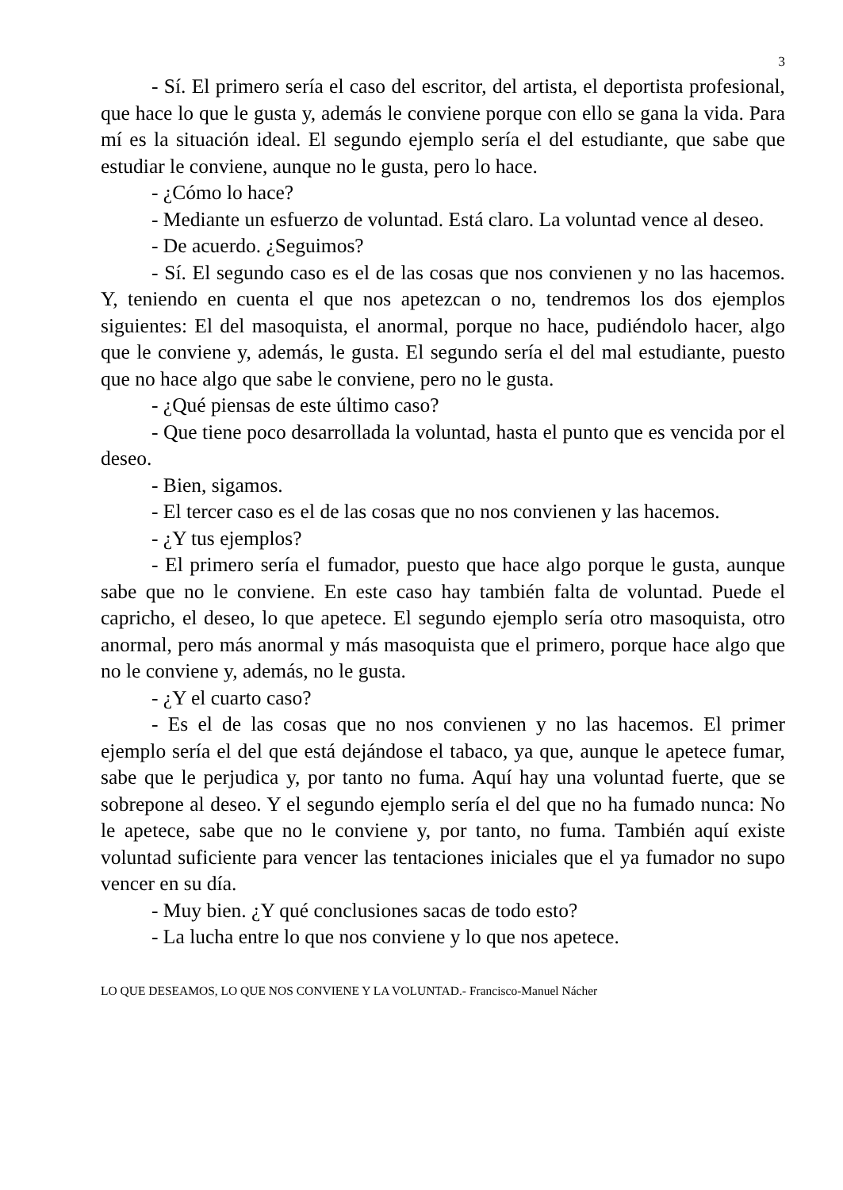3
- Sí. El primero sería el caso del escritor, del artista, el deportista profesional, que hace lo que le gusta y, además le conviene porque con ello se gana la vida. Para mí es la situación ideal. El segundo ejemplo sería el del estudiante, que sabe que estudiar le conviene, aunque no le gusta, pero lo hace.
- ¿Cómo lo hace?
- Mediante un esfuerzo de voluntad. Está claro. La voluntad vence al deseo.
- De acuerdo. ¿Seguimos?
- Sí. El segundo caso es el de las cosas que nos convienen y no las hacemos. Y, teniendo en cuenta el que nos apetezcan o no, tendremos los dos ejemplos siguientes: El del masoquista, el anormal, porque no hace, pudiéndolo hacer, algo que le conviene y, además, le gusta. El segundo sería el del mal estudiante, puesto que no hace algo que sabe le conviene, pero no le gusta.
- ¿Qué piensas de este último caso?
- Que tiene poco desarrollada la voluntad, hasta el punto que es vencida por el deseo.
- Bien, sigamos.
- El tercer caso es el de las cosas que no nos convienen y las hacemos.
- ¿Y tus ejemplos?
- El primero sería el fumador, puesto que hace algo porque le gusta, aunque sabe que no le conviene. En este caso hay también falta de voluntad. Puede el capricho, el deseo, lo que apetece. El segundo ejemplo sería otro masoquista, otro anormal, pero más anormal y más masoquista que el primero, porque hace algo que no le conviene y, además, no le gusta.
- ¿Y el cuarto caso?
- Es el de las cosas que no nos convienen y no las hacemos. El primer ejemplo sería el del que está dejándose el tabaco, ya que, aunque le apetece fumar, sabe que le perjudica y, por tanto no fuma. Aquí hay una voluntad fuerte, que se sobrepone al deseo. Y el segundo ejemplo sería el del que no ha fumado nunca: No le apetece, sabe que no le conviene y, por tanto, no fuma. También aquí existe voluntad suficiente para vencer las tentaciones iniciales que el ya fumador no supo vencer en su día.
- Muy bien. ¿Y qué conclusiones sacas de todo esto?
- La lucha entre lo que nos conviene y lo que nos apetece.
LO QUE DESEAMOS, LO QUE NOS CONVIENE Y LA VOLUNTAD.- Francisco-Manuel Nácher